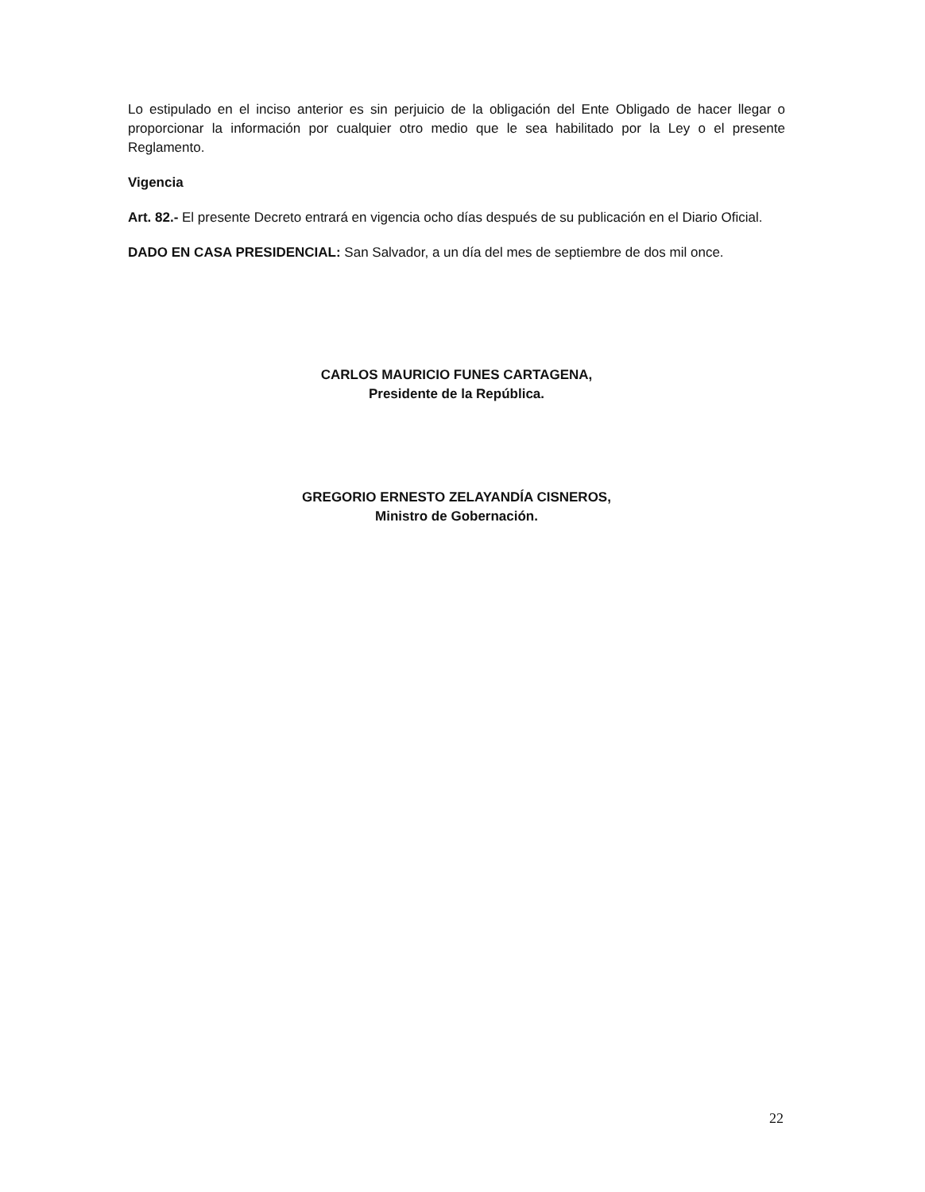Lo estipulado en el inciso anterior es sin perjuicio de la obligación del Ente Obligado de hacer llegar o proporcionar la información por cualquier otro medio que le sea habilitado por la Ley o el presente Reglamento.
Vigencia
Art. 82.- El presente Decreto entrará en vigencia ocho días después de su publicación en el Diario Oficial.
DADO EN CASA PRESIDENCIAL: San Salvador, a un día del mes de septiembre de dos mil once.
CARLOS MAURICIO FUNES CARTAGENA,
Presidente de la República.
GREGORIO ERNESTO ZELAYANDÍA CISNEROS,
Ministro de Gobernación.
22